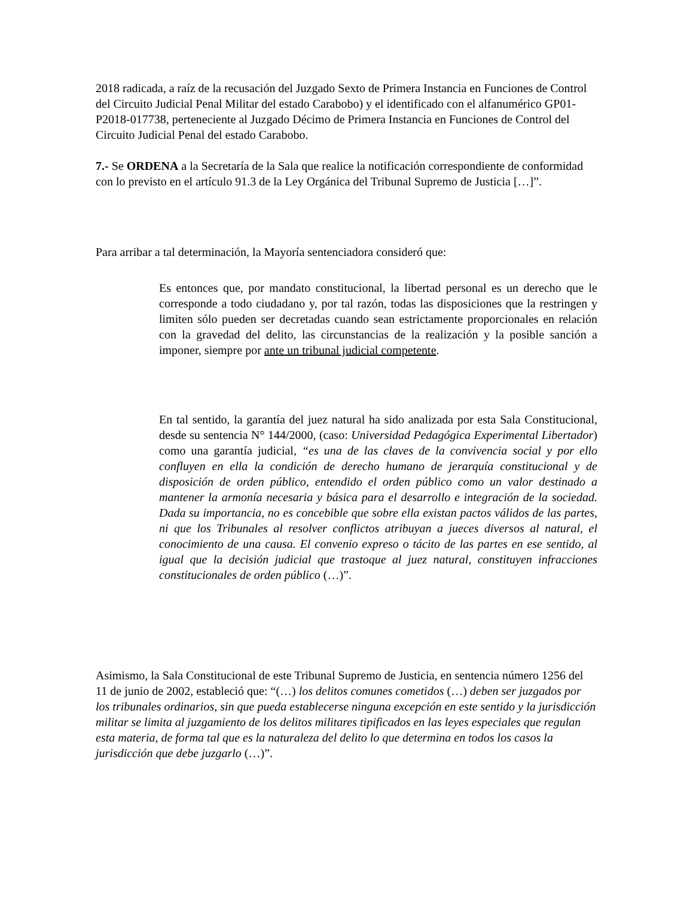2018 radicada, a raíz de la recusación del Juzgado Sexto de Primera Instancia en Funciones de Control del Circuito Judicial Penal Militar del estado Carabobo) y el identificado con el alfanumérico GP01-P2018-017738, perteneciente al Juzgado Décimo de Primera Instancia en Funciones de Control del Circuito Judicial Penal del estado Carabobo.
7.- Se ORDENA a la Secretaría de la Sala que realice la notificación correspondiente de conformidad con lo previsto en el artículo 91.3 de la Ley Orgánica del Tribunal Supremo de Justicia […]”.
Para arribar a tal determinación, la Mayoría sentenciadora consideró que:
Es entonces que, por mandato constitucional, la libertad personal es un derecho que le corresponde a todo ciudadano y, por tal razón, todas las disposiciones que la restringen y limiten sólo pueden ser decretadas cuando sean estrictamente proporcionales en relación con la gravedad del delito, las circunstancias de la realización y la posible sanción a imponer, siempre por ante un tribunal judicial competente.
En tal sentido, la garantía del juez natural ha sido analizada por esta Sala Constitucional, desde su sentencia N° 144/2000, (caso: Universidad Pedagógica Experimental Libertador) como una garantía judicial, “es una de las claves de la convivencia social y por ello confluyen en ella la condición de derecho humano de jerarquía constitucional y de disposición de orden público, entendido el orden público como un valor destinado a mantener la armonía necesaria y básica para el desarrollo e integración de la sociedad. Dada su importancia, no es concebible que sobre ella existan pactos válidos de las partes, ni que los Tribunales al resolver conflictos atribuyan a jueces diversos al natural, el conocimiento de una causa. El convenio expreso o tácito de las partes en ese sentido, al igual que la decisión judicial que trastoque al juez natural, constituyen infracciones constitucionales de orden público (…)”.
Asimismo, la Sala Constitucional de este Tribunal Supremo de Justicia, en sentencia número 1256 del 11 de junio de 2002, estableció que: “(…) los delitos comunes cometidos (…) deben ser juzgados por los tribunales ordinarios, sin que pueda establecerse ninguna excepción en este sentido y la jurisdicción militar se limita al juzgamiento de los delitos militares tipificados en las leyes especiales que regulan esta materia, de forma tal que es la naturaleza del delito lo que determina en todos los casos la jurisdicción que debe juzgarlo (…)”.